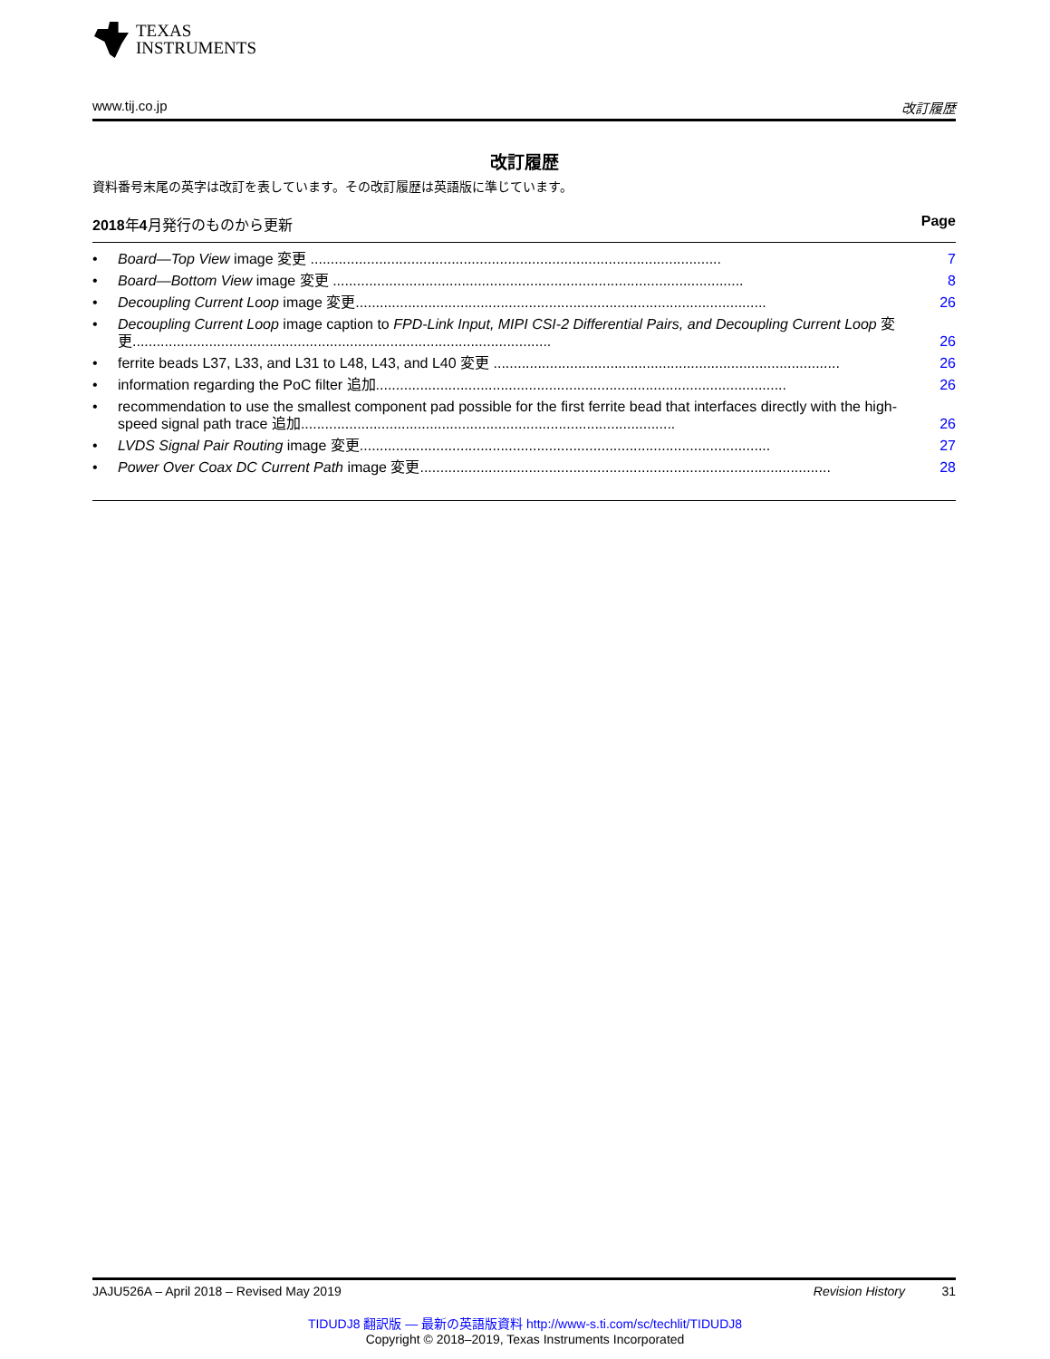TEXAS
INSTRUMENTS
www.tij.co.jp 改訂履歴
改訂履歴
資料番号末尾の英字は改訂を表しています。その改訂履歴は英語版に準じています。
2018年4月発行のものから更新 Page
• Board—Top View image 変更 ...................................................................................................... 7
• Board—Bottom View image 変更 ...................................................................................................... 8
• Decoupling Current Loop image 変更...................................................................................................... 26
• Decoupling Current Loop image caption to FPD-Link Input, MIPI CSI-2 Differential Pairs, and Decoupling Current Loop 変更........................................................................................................ 26
• ferrite beads L37, L33, and L31 to L48, L43, and L40 変更 ...................................................................................... 26
• information regarding the PoC filter 追加...................................................................................................... 26
• recommendation to use the smallest component pad possible for the first ferrite bead that interfaces directly with the high-speed signal path trace 追加............................................................................................. 26
• LVDS Signal Pair Routing image 変更...................................................................................................... 27
• Power Over Coax DC Current Path image 変更...................................................................................................... 28
JAJU526A – April 2018 – Revised May 2019 Revision History 31
TIDUDJ8 翻訳版 — 最新の英語版資料 http://www-s.ti.com/sc/techlit/TIDUDJ8
Copyright © 2018–2019, Texas Instruments Incorporated